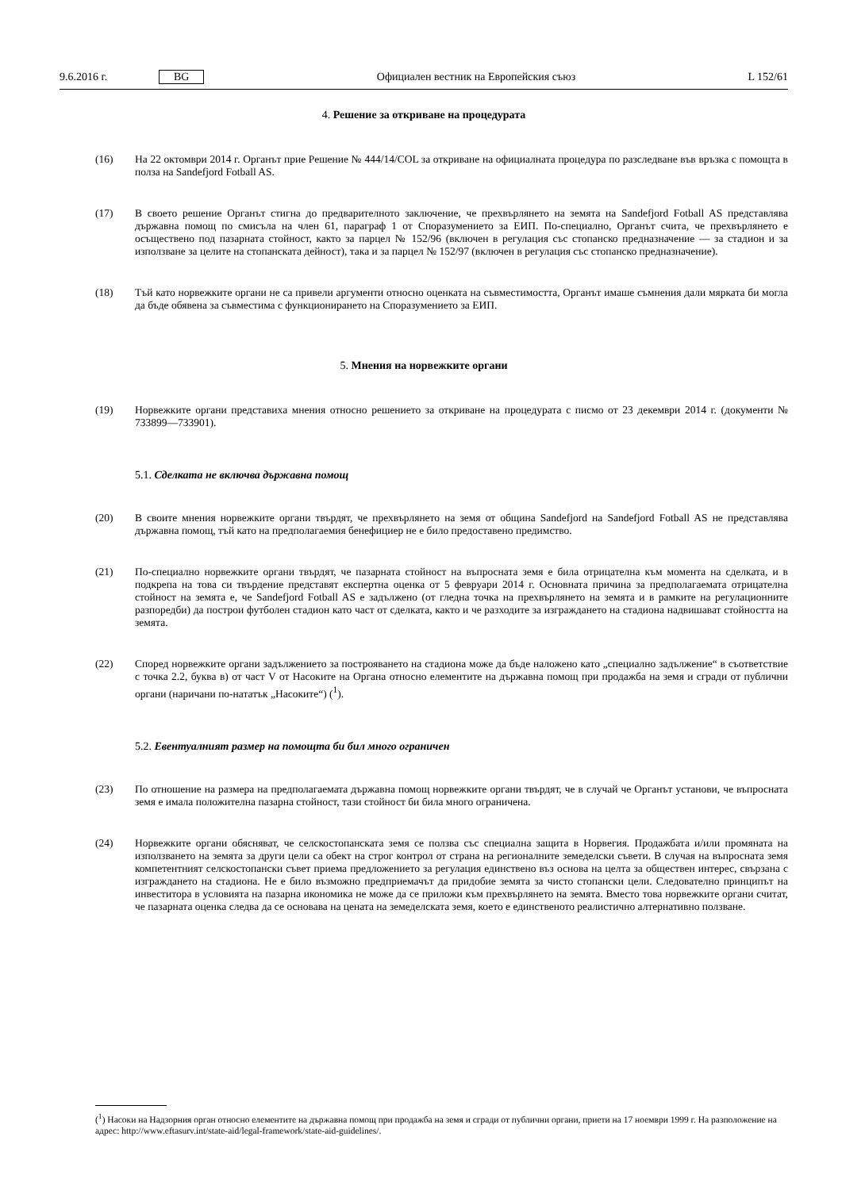9.6.2016 г. BG Официален вестник на Европейския съюз L 152/61
4. Решение за откриване на процедурата
(16) На 22 октомври 2014 г. Органът прие Решение № 444/14/COL за откриване на официалната процедура по разследване във връзка с помощта в полза на Sandefjord Fotball AS.
(17) В своето решение Органът стигна до предварителното заключение, че прехвърлянето на земята на Sandefjord Fotball AS представлява държавна помощ по смисъла на член 61, параграф 1 от Споразумението за ЕИП. По-специално, Органът счита, че прехвърлянето е осъществено под пазарната стойност, както за парцел № 152/96 (включен в регулация със стопанско предназначение — за стадион и за използване за целите на стопанската дейност), така и за парцел № 152/97 (включен в регулация със стопанско предназначение).
(18) Тъй като норвежките органи не са привели аргументи относно оценката на съвместимостта, Органът имаше съмнения дали мярката би могла да бъде обявена за съвместима с функционирането на Споразумението за ЕИП.
5. Мнения на норвежките органи
(19) Норвежките органи представиха мнения относно решението за откриване на процедурата с писмо от 23 декември 2014 г. (документи № 733899—733901).
5.1. Сделката не включва държавна помощ
(20) В своите мнения норвежките органи твърдят, че прехвърлянето на земя от община Sandefjord на Sandefjord Fotball AS не представлява държавна помощ, тъй като на предполагаемия бенефициер не е било предоставено предимство.
(21) По-специално норвежките органи твърдят, че пазарната стойност на въпросната земя е била отрицателна към момента на сделката, и в подкрепа на това си твърдение представят експертна оценка от 5 февруари 2014 г. Основната причина за предполагаемата отрицателна стойност на земята е, че Sandefjord Fotball AS е задължено (от гледна точка на прехвърлянето на земята и в рамките на регулационните разпоредби) да построи футболен стадион като част от сделката, както и че разходите за изграждането на стадиона надвишават стойността на земята.
(22) Според норвежките органи задължението за построяването на стадиона може да бъде наложено като „специално задължение“ в съответствие с точка 2.2, буква в) от част V от Насоките на Органа относно елементите на държавна помощ при продажба на земя и сгради от публични органи (наричани по-нататък „Насоките“) (<sup>1</sup>).
5.2. Евентуалният размер на помощта би бил много ограничен
(23) По отношение на размера на предполагаемата държавна помощ норвежките органи твърдят, че в случай че Органът установи, че въпросната земя е имала положителна пазарна стойност, тази стойност би била много ограничена.
(24) Норвежките органи обясняват, че селскостопанската земя се ползва със специална защита в Норвегия. Продажбата и/или промяната на използването на земята за други цели са обект на строг контрол от страна на регионалните земеделски съвети. В случая на въпросната земя компетентният селскостопански съвет приема предложението за регулация единствено въз основа на целта за обществен интерес, свързана с изграждането на стадиона. Не е било възможно предприемачът да придобие земята за чисто стопански цели. Следователно принципът на инвеститора в условията на пазарна икономика не може да се приложи към прехвърлянето на земята. Вместо това норвежките органи считат, че пазарната оценка следва да се основава на цената на земеделската земя, което е единственото реалистично алтернативно ползване.
(<sup>1</sup>) Насоки на Надзорния орган относно елементите на държавна помощ при продажба на земя и сгради от публични органи, приети на 17 ноември 1999 г. На разположение на адрес: http://www.eftasurv.int/state-aid/legal-framework/state-aid-guidelines/.